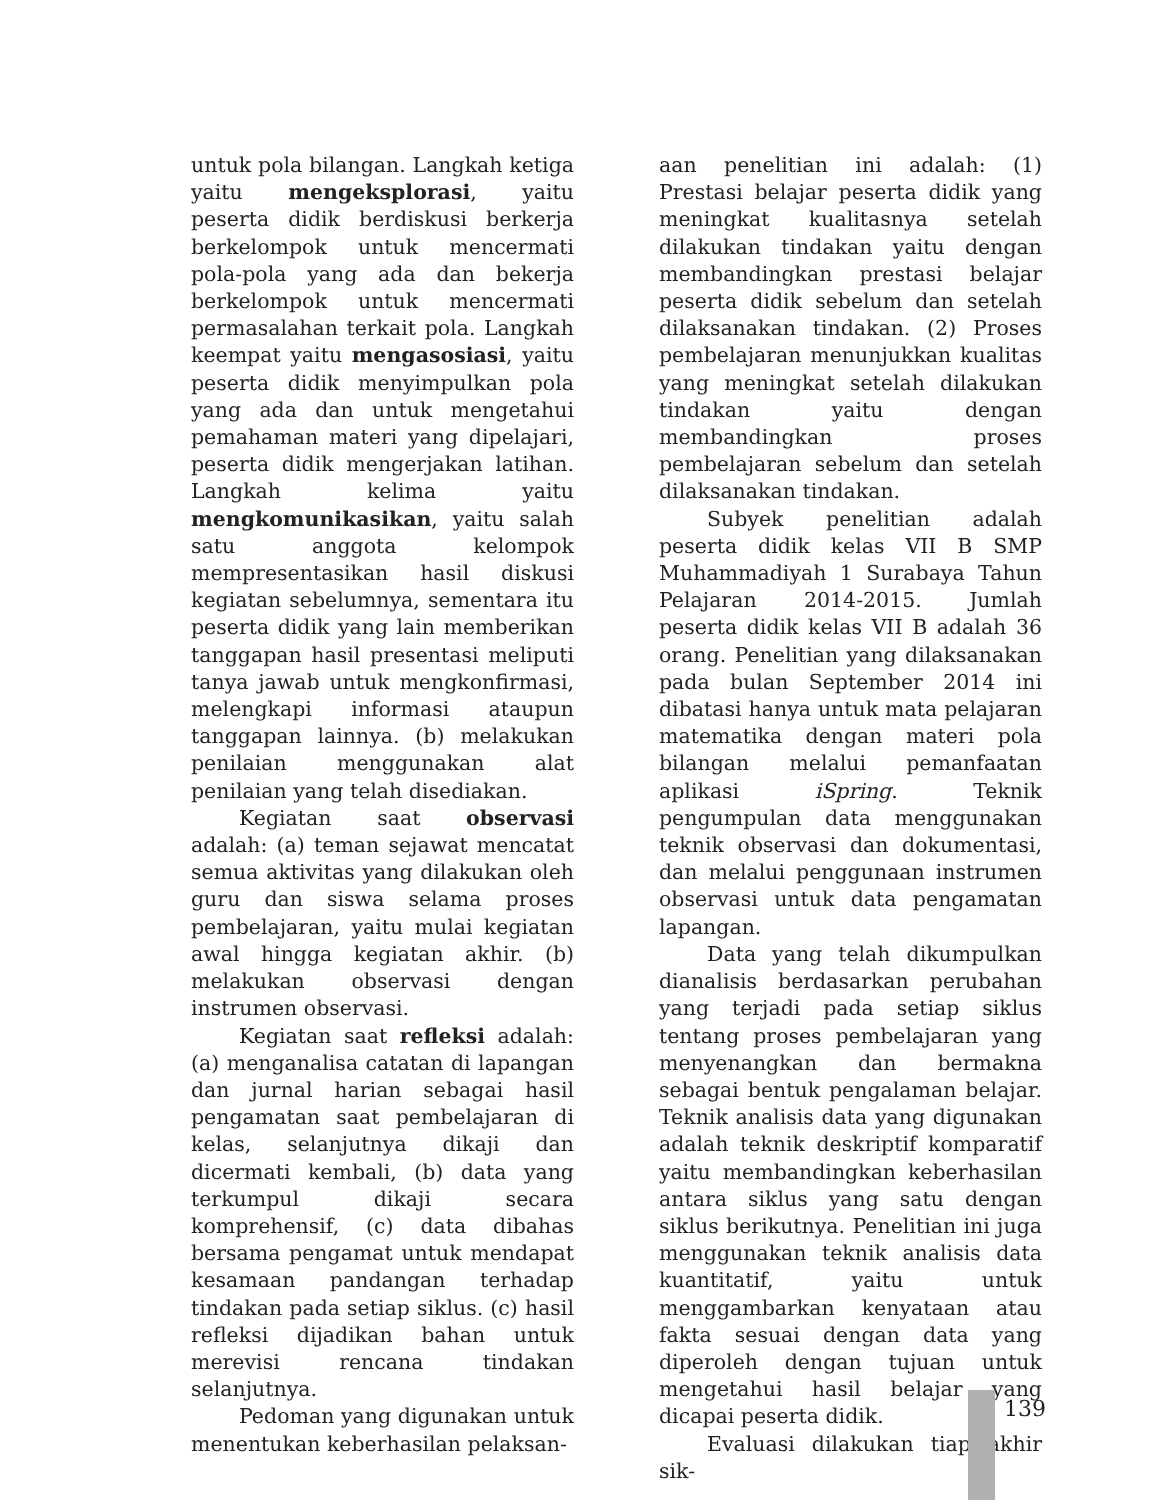untuk pola bilangan. Langkah ketiga yaitu mengeksplorasi, yaitu peserta didik berdiskusi berkerja berkelompok untuk mencermati pola-pola yang ada dan bekerja berkelompok untuk mencermati permasalahan terkait pola. Langkah keempat yaitu mengasosiasi, yaitu peserta didik menyimpulkan pola yang ada dan untuk mengetahui pemahaman materi yang dipelajari, peserta didik mengerjakan latihan. Langkah kelima yaitu mengkomunikasikan, yaitu salah satu anggota kelompok mempresentasikan hasil diskusi kegiatan sebelumnya, sementara itu peserta didik yang lain memberikan tanggapan hasil presentasi meliputi tanya jawab untuk mengkonfirmasi, melengkapi informasi ataupun tanggapan lainnya. (b) melakukan penilaian menggunakan alat penilaian yang telah disediakan.
Kegiatan saat observasi adalah: (a) teman sejawat mencatat semua aktivitas yang dilakukan oleh guru dan siswa selama proses pembelajaran, yaitu mulai kegiatan awal hingga kegiatan akhir. (b) melakukan observasi dengan instrumen observasi.
Kegiatan saat refleksi adalah: (a) menganalisa catatan di lapangan dan jurnal harian sebagai hasil pengamatan saat pembelajaran di kelas, selanjutnya dikaji dan dicermati kembali, (b) data yang terkumpul dikaji secara komprehensif, (c) data dibahas bersama pengamat untuk mendapat kesamaan pandangan terhadap tindakan pada setiap siklus. (c) hasil refleksi dijadikan bahan untuk merevisi rencana tindakan selanjutnya.
Pedoman yang digunakan untuk menentukan keberhasilan pelaksan-
aan penelitian ini adalah: (1) Prestasi belajar peserta didik yang meningkat kualitasnya setelah dilakukan tindakan yaitu dengan membandingkan prestasi belajar peserta didik sebelum dan setelah dilaksanakan tindakan. (2) Proses pembelajaran menunjukkan kualitas yang meningkat setelah dilakukan tindakan yaitu dengan membandingkan proses pembelajaran sebelum dan setelah dilaksanakan tindakan.
Subyek penelitian adalah peserta didik kelas VII B SMP Muhammadiyah 1 Surabaya Tahun Pelajaran 2014-2015. Jumlah peserta didik kelas VII B adalah 36 orang. Penelitian yang dilaksanakan pada bulan September 2014 ini dibatasi hanya untuk mata pelajaran matematika dengan materi pola bilangan melalui pemanfaatan aplikasi iSpring. Teknik pengumpulan data menggunakan teknik observasi dan dokumentasi, dan melalui penggunaan instrumen observasi untuk data pengamatan lapangan.
Data yang telah dikumpulkan dianalisis berdasarkan perubahan yang terjadi pada setiap siklus tentang proses pembelajaran yang menyenangkan dan bermakna sebagai bentuk pengalaman belajar. Teknik analisis data yang digunakan adalah teknik deskriptif komparatif yaitu membandingkan keberhasilan antara siklus yang satu dengan siklus berikutnya. Penelitian ini juga menggunakan teknik analisis data kuantitatif, yaitu untuk menggambarkan kenyataan atau fakta sesuai dengan data yang diperoleh dengan tujuan untuk mengetahui hasil belajar yang dicapai peserta didik.
Evaluasi dilakukan tiap akhir sik-
139